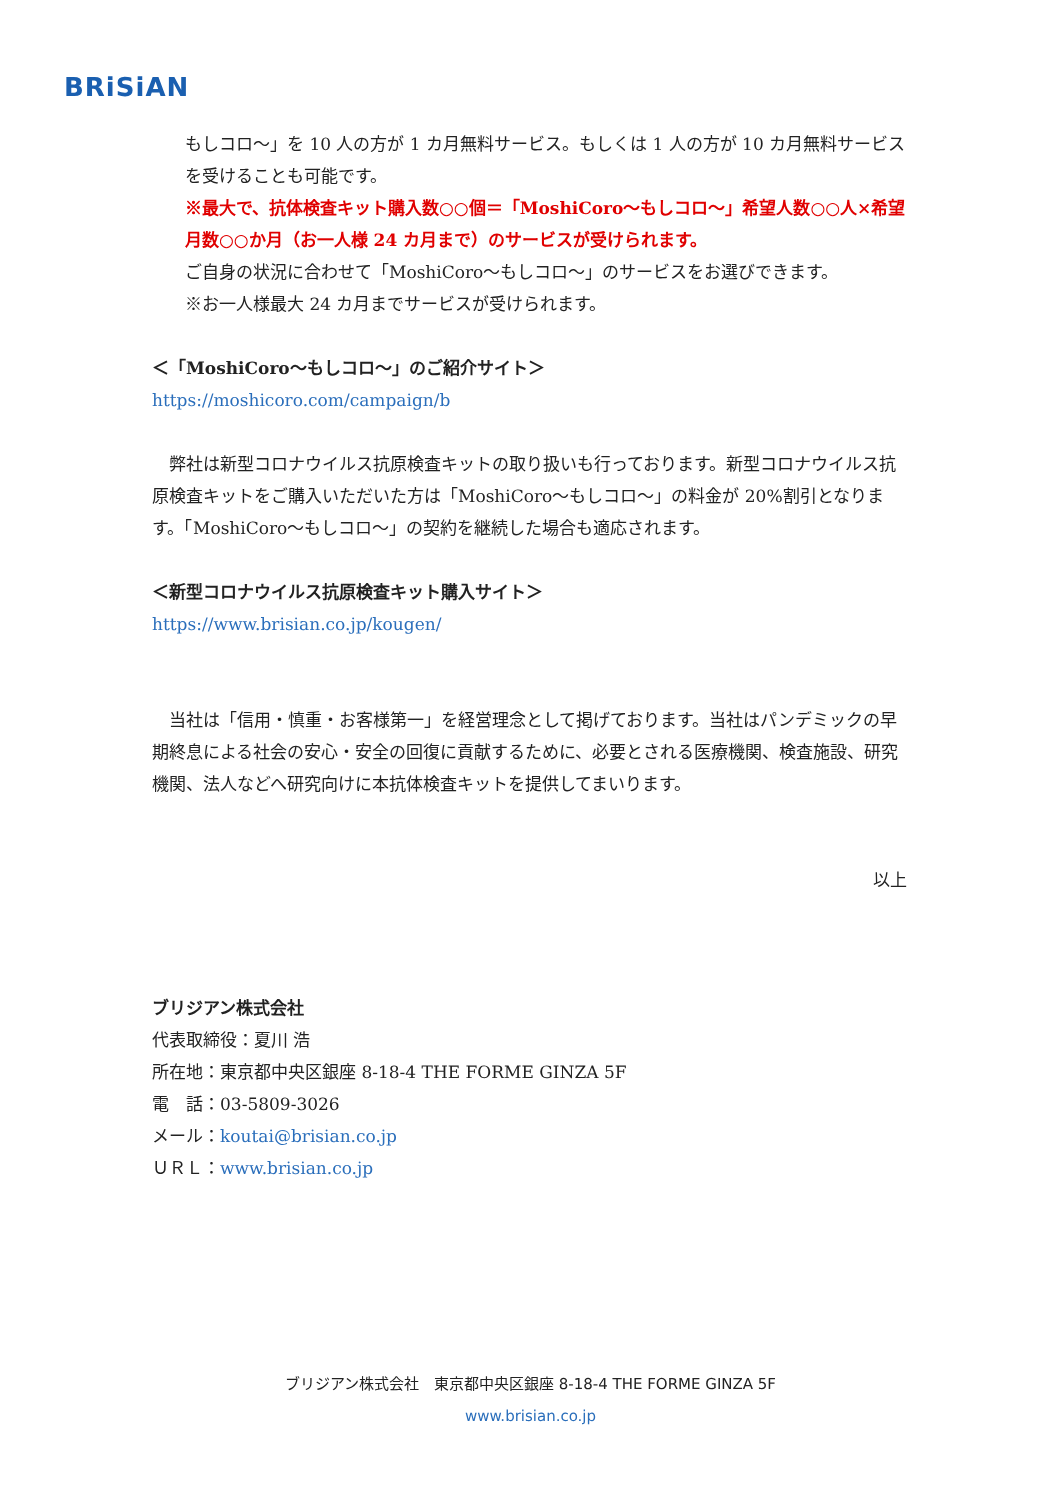BRiSiAN
もしコロ～」を 10 人の方が 1 カ月無料サービス。もしくは 1 人の方が 10 カ月無料サービスを受けることも可能です。
※最大で、抗体検査キット購入数○○個＝「MoshiCoro～もしコロ～」希望人数○○人×希望月数○○か月（お一人様 24 カ月まで）のサービスが受けられます。
ご自身の状況に合わせて「MoshiCoro～もしコロ～」のサービスをお選びできます。
※お一人様最大 24 カ月までサービスが受けられます。
＜「MoshiCoro～もしコロ～」のご紹介サイト＞
https://moshicoro.com/campaign/b
　弊社は新型コロナウイルス抗原検査キットの取り扱いも行っております。新型コロナウイルス抗原検査キットをご購入いただいた方は「MoshiCoro～もしコロ～」の料金が 20%割引となります。「MoshiCoro～もしコロ～」の契約を継続した場合も適応されます。
＜新型コロナウイルス抗原検査キット購入サイト＞
https://www.brisian.co.jp/kougen/
　当社は「信用・慎重・お客様第一」を経営理念として掲げております。当社はパンデミックの早期終息による社会の安心・安全の回復に貢献するために、必要とされる医療機関、検査施設、研究機関、法人などへ研究向けに本抗体検査キットを提供してまいります。
以上
ブリジアン株式会社
代表取締役：夏川 浩
所在地：東京都中央区銀座 8-18-4 THE FORME GINZA 5F
電　話：03-5809-3026
メール：koutai@brisian.co.jp
ＵＲＬ：www.brisian.co.jp
ブリジアン株式会社　東京都中央区銀座 8-18-4 THE FORME GINZA 5F
www.brisian.co.jp